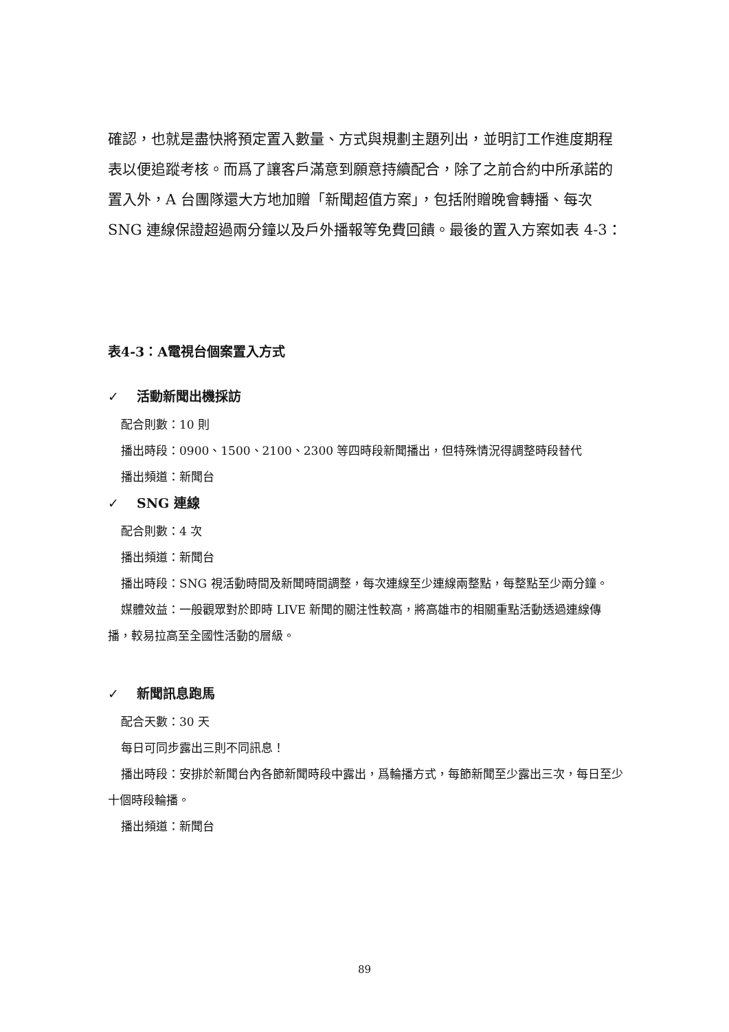確認，也就是盡快將預定置入數量、方式與規劃主題列出，並明訂工作進度期程表以便追蹤考核。而爲了讓客戶滿意到願意持續配合，除了之前合約中所承諾的置入外，A 台團隊還大方地加贈「新聞超值方案」，包括附贈晚會轉播、每次 SNG 連線保證超過兩分鐘以及戶外播報等免費回饋。最後的置入方案如表 4-3：
表4-3：A電視台個案置入方式
✓ 活動新聞出機採訪
配合則數：10 則
播出時段：0900、1500、2100、2300 等四時段新聞播出，但特殊情況得調整時段替代
播出頻道：新聞台
✓ SNG 連線
配合則數：4 次
播出頻道：新聞台
播出時段：SNG 視活動時間及新聞時間調整，每次連線至少連線兩整點，每整點至少兩分鐘。
媒體效益：一般觀眾對於即時 LIVE 新聞的關注性較高，將高雄市的相關重點活動透過連線傳播，較易拉高至全國性活動的層級。
✓ 新聞訊息跑馬
配合天數：30 天
每日可同步露出三則不同訊息！
播出時段：安排於新聞台內各節新聞時段中露出，爲輪播方式，每節新聞至少露出三次，每日至少十個時段輪播。
播出頻道：新聞台
89